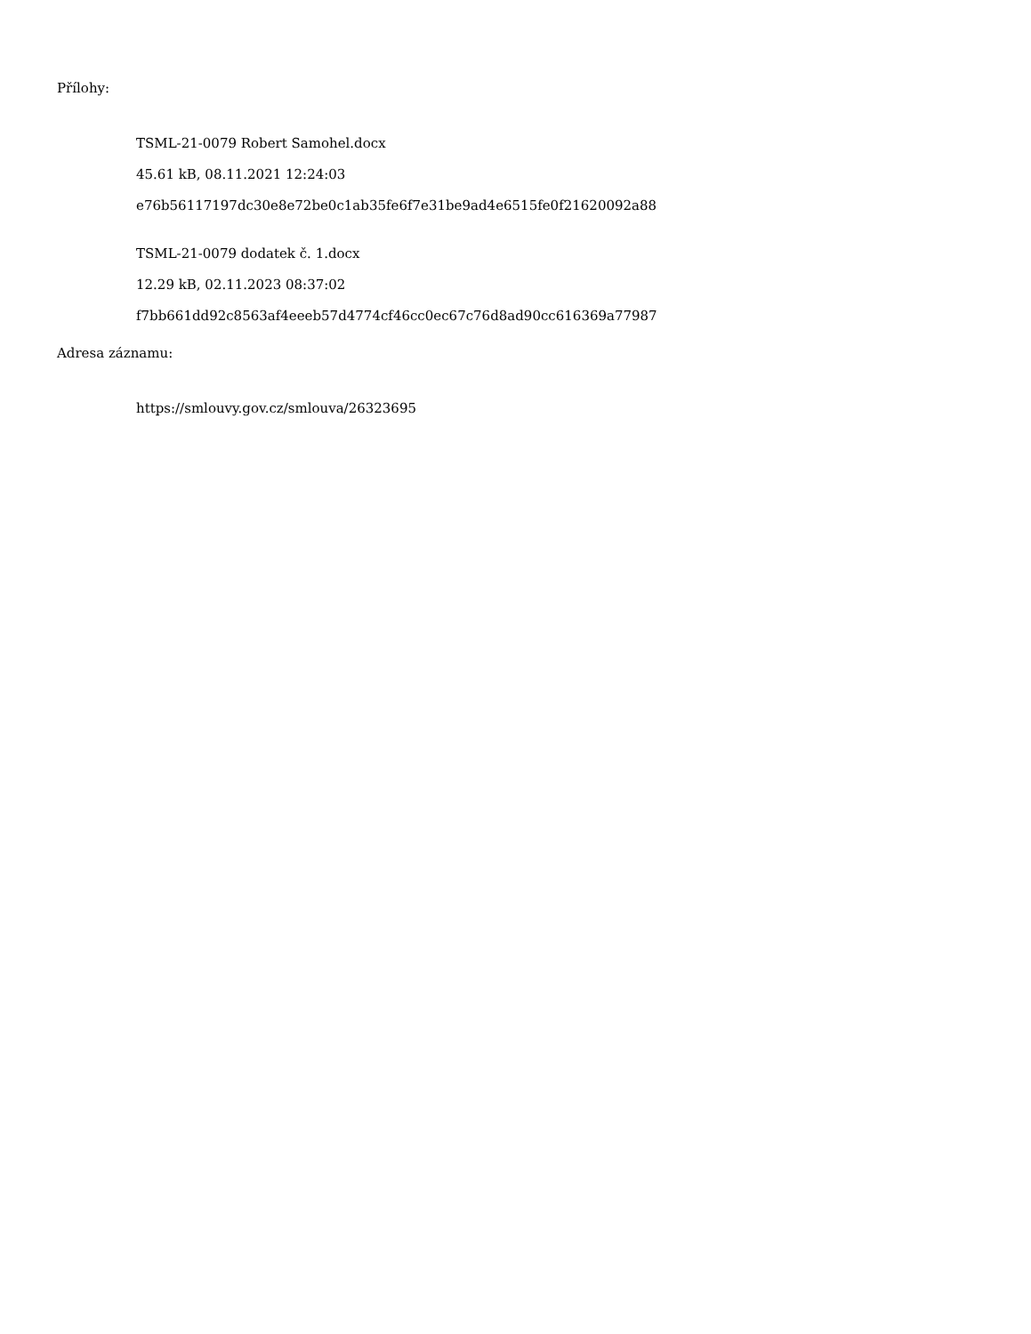Přílohy:
TSML-21-0079 Robert Samohel.docx
45.61 kB, 08.11.2021 12:24:03
e76b56117197dc30e8e72be0c1ab35fe6f7e31be9ad4e6515fe0f21620092a88
TSML-21-0079 dodatek č. 1.docx
12.29 kB, 02.11.2023 08:37:02
f7bb661dd92c8563af4eeeb57d4774cf46cc0ec67c76d8ad90cc616369a77987
Adresa záznamu:
https://smlouvy.gov.cz/smlouva/26323695